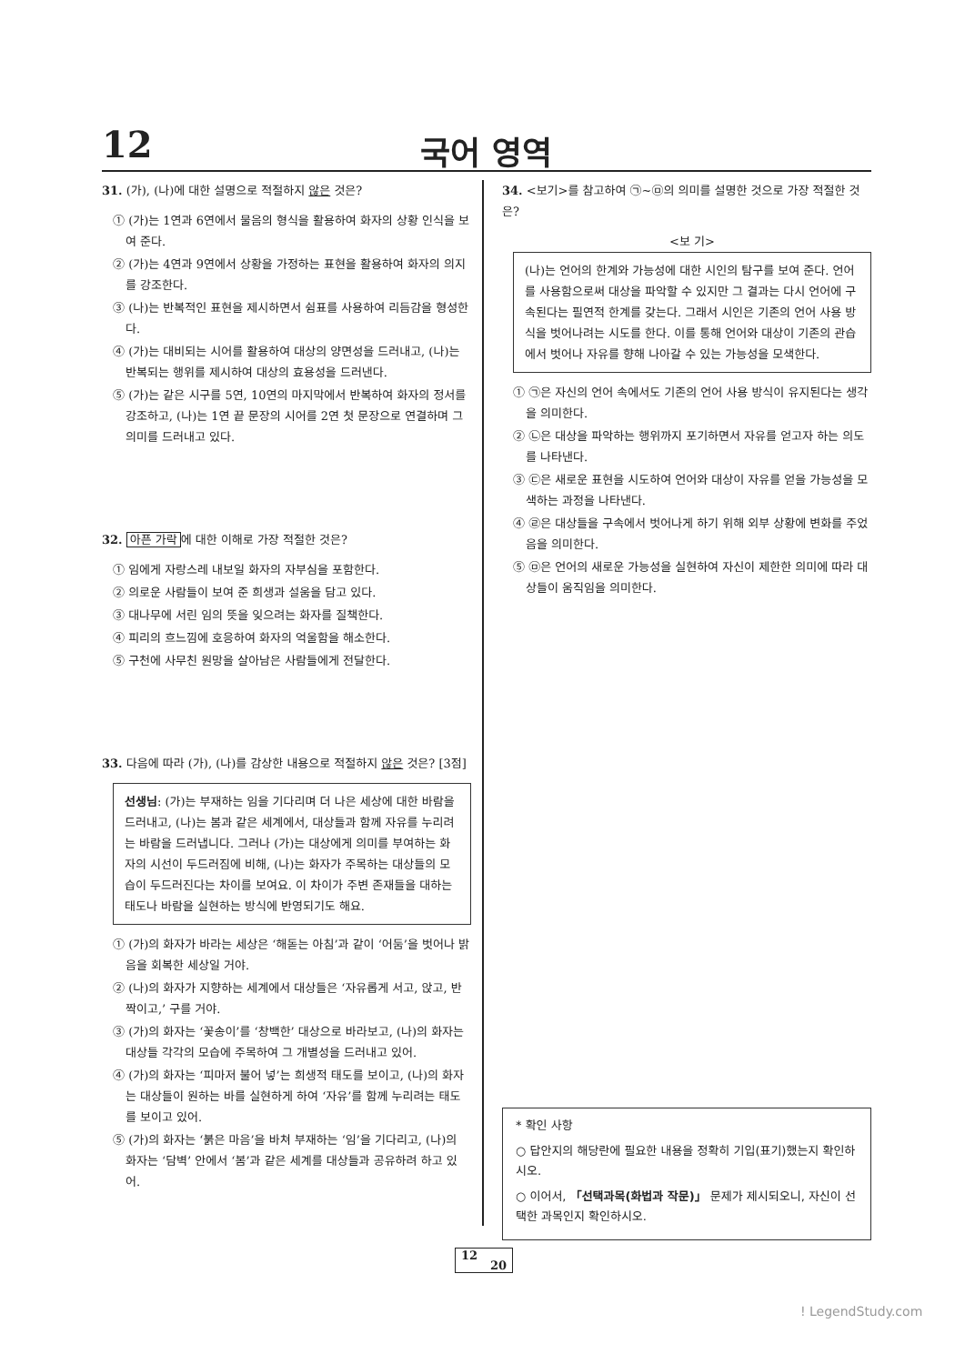12 국어 영역
31. (가), (나)에 대한 설명으로 적절하지 않은 것은?
① (가)는 1연과 6연에서 물음의 형식을 활용하여 화자의 상황 인식을 보여 준다.
② (가)는 4연과 9연에서 상황을 가정하는 표현을 활용하여 화자의 의지를 강조한다.
③ (나)는 반복적인 표현을 제시하면서 쉼표를 사용하여 리듬감을 형성한다.
④ (가)는 대비되는 시어를 활용하여 대상의 양면성을 드러내고, (나)는 반복되는 행위를 제시하여 대상의 효용성을 드러낸다.
⑤ (가)는 같은 시구를 5연, 10연의 마지막에서 반복하여 화자의 정서를 강조하고, (나)는 1연 끝 문장의 시어를 2연 첫 문장으로 연결하며 그 의미를 드러내고 있다.
32. 아픈 가락 에 대한 이해로 가장 적절한 것은?
① 임에게 자랑스레 내보일 화자의 자부심을 포함한다.
② 의로운 사람들이 보여 준 희생과 설움을 담고 있다.
③ 대나무에 서린 임의 뜻을 잊으려는 화자를 질책한다.
④ 피리의 흐느낌에 호응하여 화자의 억울함을 해소한다.
⑤ 구천에 사무친 원망을 살아남은 사람들에게 전달한다.
33. 다음에 따라 (가), (나)를 감상한 내용으로 적절하지 않은 것은? [3점]
선생님: (가)는 부재하는 임을 기다리며 더 나은 세상에 대한 바람을 드러내고, (나)는 봄과 같은 세계에서, 대상들과 함께 자유를 누리려는 바람을 드러냅니다. 그러나 (가)는 대상에게 의미를 부여하는 화자의 시선이 두드러짐에 비해, (나)는 화자가 주목하는 대상들의 모습이 두드러진다는 차이를 보여요. 이 차이가 주변 존재들을 대하는 태도나 바람을 실현하는 방식에 반영되기도 해요.
① (가)의 화자가 바라는 세상은 ‘해돋는 아침’과 같이 ‘어둠’을 벗어나 밝음을 회복한 세상일 거야.
② (나)의 화자가 지향하는 세계에서 대상들은 ‘자유롭게 서고, 앉고, 반짝이고,’ 구를 거야.
③ (가)의 화자는 ‘꽃송이’를 ‘창백한’ 대상으로 바라보고, (나)의 화자는 대상들 각각의 모습에 주목하여 그 개별성을 드러내고 있어.
④ (가)의 화자는 ‘피마저 불어 넣’는 희생적 태도를 보이고, (나)의 화자는 대상들이 원하는 바를 실현하게 하여 ‘자유’를 함께 누리려는 태도를 보이고 있어.
⑤ (가)의 화자는 ‘붉은 마음’을 바쳐 부재하는 ‘임’을 기다리고, (나)의 화자는 ‘담벽’ 안에서 ‘봄’과 같은 세계를 대상들과 공유하려 하고 있어.
34. <보기>를 참고하여 ㉠~㉤의 의미를 설명한 것으로 가장 적절한 것은?
<보 기>
(나)는 언어의 한계와 가능성에 대한 시인의 탐구를 보여 준다. 언어를 사용함으로써 대상을 파악할 수 있지만 그 결과는 다시 언어에 구속된다는 필연적 한계를 갖는다. 그래서 시인은 기존의 언어 사용 방식을 벗어나려는 시도를 한다. 이를 통해 언어와 대상이 기존의 관습에서 벗어나 자유를 향해 나아갈 수 있는 가능성을 모색한다.
① ㉠은 자신의 언어 속에서도 기존의 언어 사용 방식이 유지된다는 생각을 의미한다.
② ㉡은 대상을 파악하는 행위까지 포기하면서 자유를 얻고자 하는 의도를 나타낸다.
③ ㉢은 새로운 표현을 시도하여 언어와 대상이 자유를 얻을 가능성을 모색하는 과정을 나타낸다.
④ ㉣은 대상들을 구속에서 벗어나게 하기 위해 외부 상황에 변화를 주었음을 의미한다.
⑤ ㉤은 언어의 새로운 가능성을 실현하여 자신이 제한한 의미에 따라 대상들이 움직임을 의미한다.
* 확인 사항
○ 답안지의 해당란에 필요한 내용을 정확히 기입(표기)했는지 확인하시오.
○ 이어서, 「선택과목(화법과 작문)」 문제가 제시되오니, 자신이 선택한 과목인지 확인하시오.
12
20
! LegendStudy.com